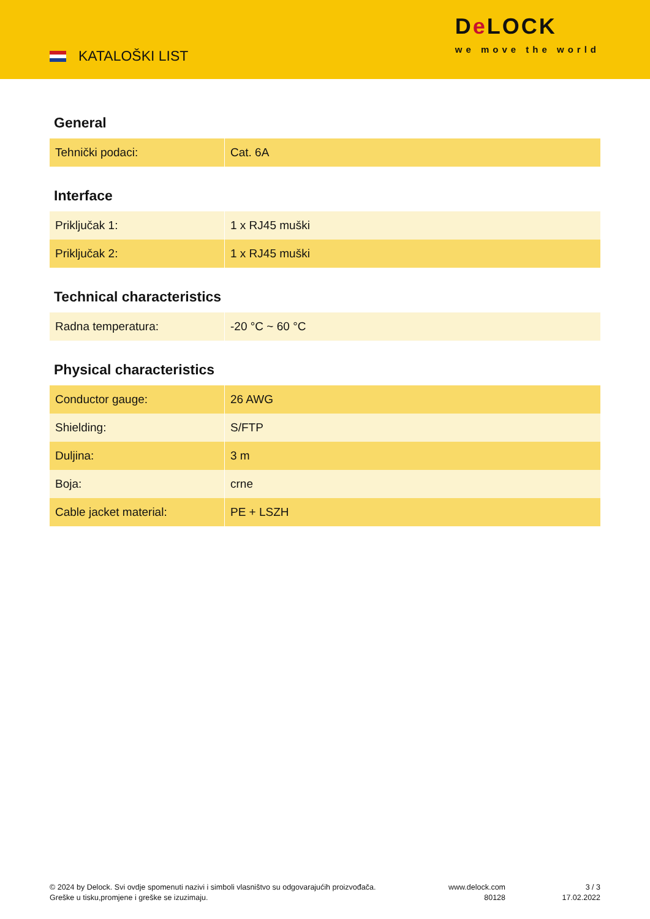KATALOŠKI LIST
De LOCK
we move the world
General
| Tehnički podaci: | Cat. 6A |
Interface
| Priključak 1: | 1 x RJ45 muški |
| Priključak 2: | 1 x RJ45 muški |
Technical characteristics
| Radna temperatura: | -20 °C ~ 60 °C |
Physical characteristics
| Conductor gauge: | 26 AWG |
| Shielding: | S/FTP |
| Duljina: | 3 m |
| Boja: | crne |
| Cable jacket material: | PE + LSZH |
© 2024 by Delock. Svi ovdje spomenuti nazivi i simboli vlasništvo su odgovarajućih proizvođača.
Greške u tisku,promjene i greške se izuzimaju.
www.delock.com
80128
3 / 3
17.02.2022